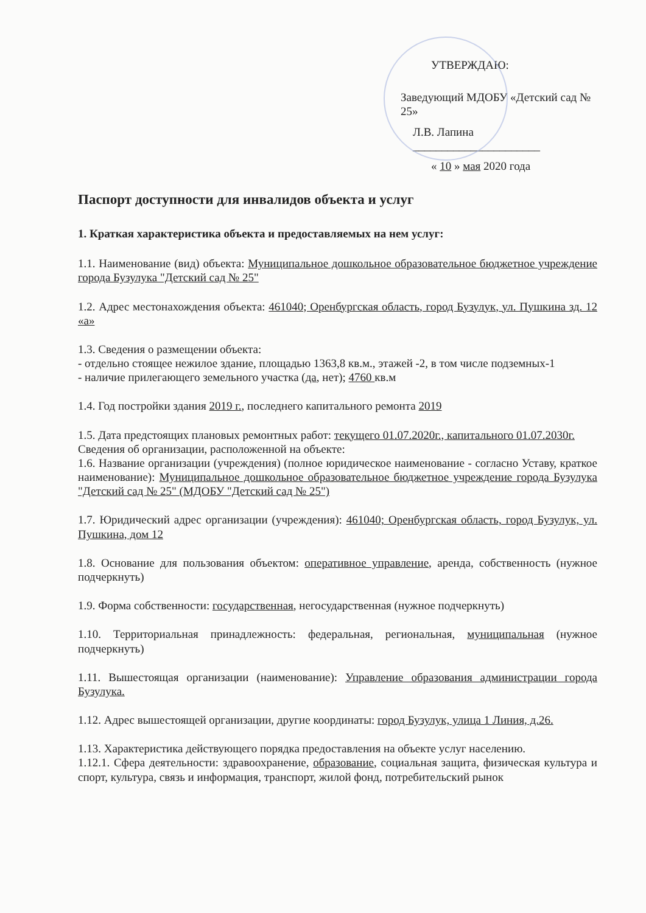УТВЕРЖДАЮ:
Заведующий МДОБУ «Детский сад № 25»
Л.В. Лапина ______________________
« 10 » мая 2020 года
Паспорт доступности для инвалидов объекта и услуг
1. Краткая характеристика объекта и предоставляемых на нем услуг:
1.1. Наименование (вид) объекта: Муниципальное дошкольное образовательное бюджетное учреждение города Бузулука "Детский сад № 25"
1.2. Адрес местонахождения объекта: 461040; Оренбургская область, город Бузулук, ул. Пушкина зд. 12 «а»
1.3. Сведения о размещении объекта:
- отдельно стоящее нежилое здание, площадью 1363,8 кв.м., этажей -2, в том числе подземных-1
- наличие прилегающего земельного участка (да, нет); 4760 кв.м
1.4. Год постройки здания 2019 г., последнего капитального ремонта 2019
1.5. Дата предстоящих плановых ремонтных работ: текущего 01.07.2020г., капитального 01.07.2030г.
Сведения об организации, расположенной на объекте:
1.6. Название организации (учреждения) (полное юридическое наименование - согласно Уставу, краткое наименование): Муниципальное дошкольное образовательное бюджетное учреждение города Бузулука "Детский сад № 25" (МДОБУ "Детский сад № 25")
1.7. Юридический адрес организации (учреждения): 461040; Оренбургская область, город Бузулук, ул. Пушкина, дом 12
1.8. Основание для пользования объектом: оперативное управление, аренда, собственность (нужное подчеркнуть)
1.9. Форма собственности: государственная, негосударственная (нужное подчеркнуть)
1.10. Территориальная принадлежность: федеральная, региональная, муниципальная (нужное подчеркнуть)
1.11. Вышестоящая организации (наименование): Управление образования администрации города Бузулука.
1.12. Адрес вышестоящей организации, другие координаты: город Бузулук, улица 1 Линия, д.26.
1.13. Характеристика действующего порядка предоставления на объекте услуг населению.
1.12.1. Сфера деятельности: здравоохранение, образование, социальная защита, физическая культура и спорт, культура, связь и информация, транспорт, жилой фонд, потребительский рынок